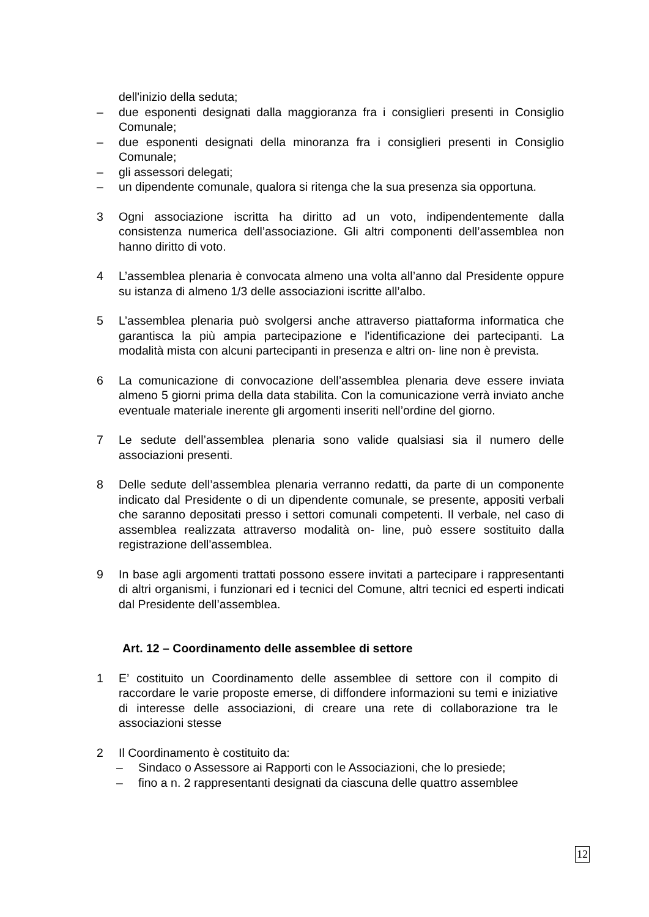dell'inizio della seduta;
– due esponenti designati dalla maggioranza fra i consiglieri presenti in Consiglio Comunale;
– due esponenti designati della minoranza fra i consiglieri presenti in Consiglio Comunale;
– gli assessori delegati;
– un dipendente comunale, qualora si ritenga che la sua presenza sia opportuna.
3 Ogni associazione iscritta ha diritto ad un voto, indipendentemente dalla consistenza numerica dell’associazione. Gli altri componenti dell’assemblea non hanno diritto di voto.
4 L’assemblea plenaria è convocata almeno una volta all’anno dal Presidente oppure su istanza di almeno 1/3 delle associazioni iscritte all’albo.
5 L’assemblea plenaria può svolgersi anche attraverso piattaforma informatica che garantisca la più ampia partecipazione e l'identificazione dei partecipanti. La modalità mista con alcuni partecipanti in presenza e altri on- line non è prevista.
6 La comunicazione di convocazione dell’assemblea plenaria deve essere inviata almeno 5 giorni prima della data stabilita. Con la comunicazione verrà inviato anche eventuale materiale inerente gli argomenti inseriti nell’ordine del giorno.
7 Le sedute dell’assemblea plenaria sono valide qualsiasi sia il numero delle associazioni presenti.
8 Delle sedute dell’assemblea plenaria verranno redatti, da parte di un componente indicato dal Presidente o di un dipendente comunale, se presente, appositi verbali che saranno depositati presso i settori comunali competenti. Il verbale, nel caso di assemblea realizzata attraverso modalità on- line, può essere sostituito dalla registrazione dell'assemblea.
9 In base agli argomenti trattati possono essere invitati a partecipare i rappresentanti di altri organismi, i funzionari ed i tecnici del Comune, altri tecnici ed esperti indicati dal Presidente dell’assemblea.
Art. 12 – Coordinamento delle assemblee di settore
1 E’ costituito un Coordinamento delle assemblee di settore con il compito di raccordare le varie proposte emerse, di diffondere informazioni su temi e iniziative di interesse delle associazioni, di creare una rete di collaborazione tra le associazioni stesse
2 Il Coordinamento è costituito da:
– Sindaco o Assessore ai Rapporti con le Associazioni, che lo presiede;
– fino a n. 2 rappresentanti designati da ciascuna delle quattro assemblee
12